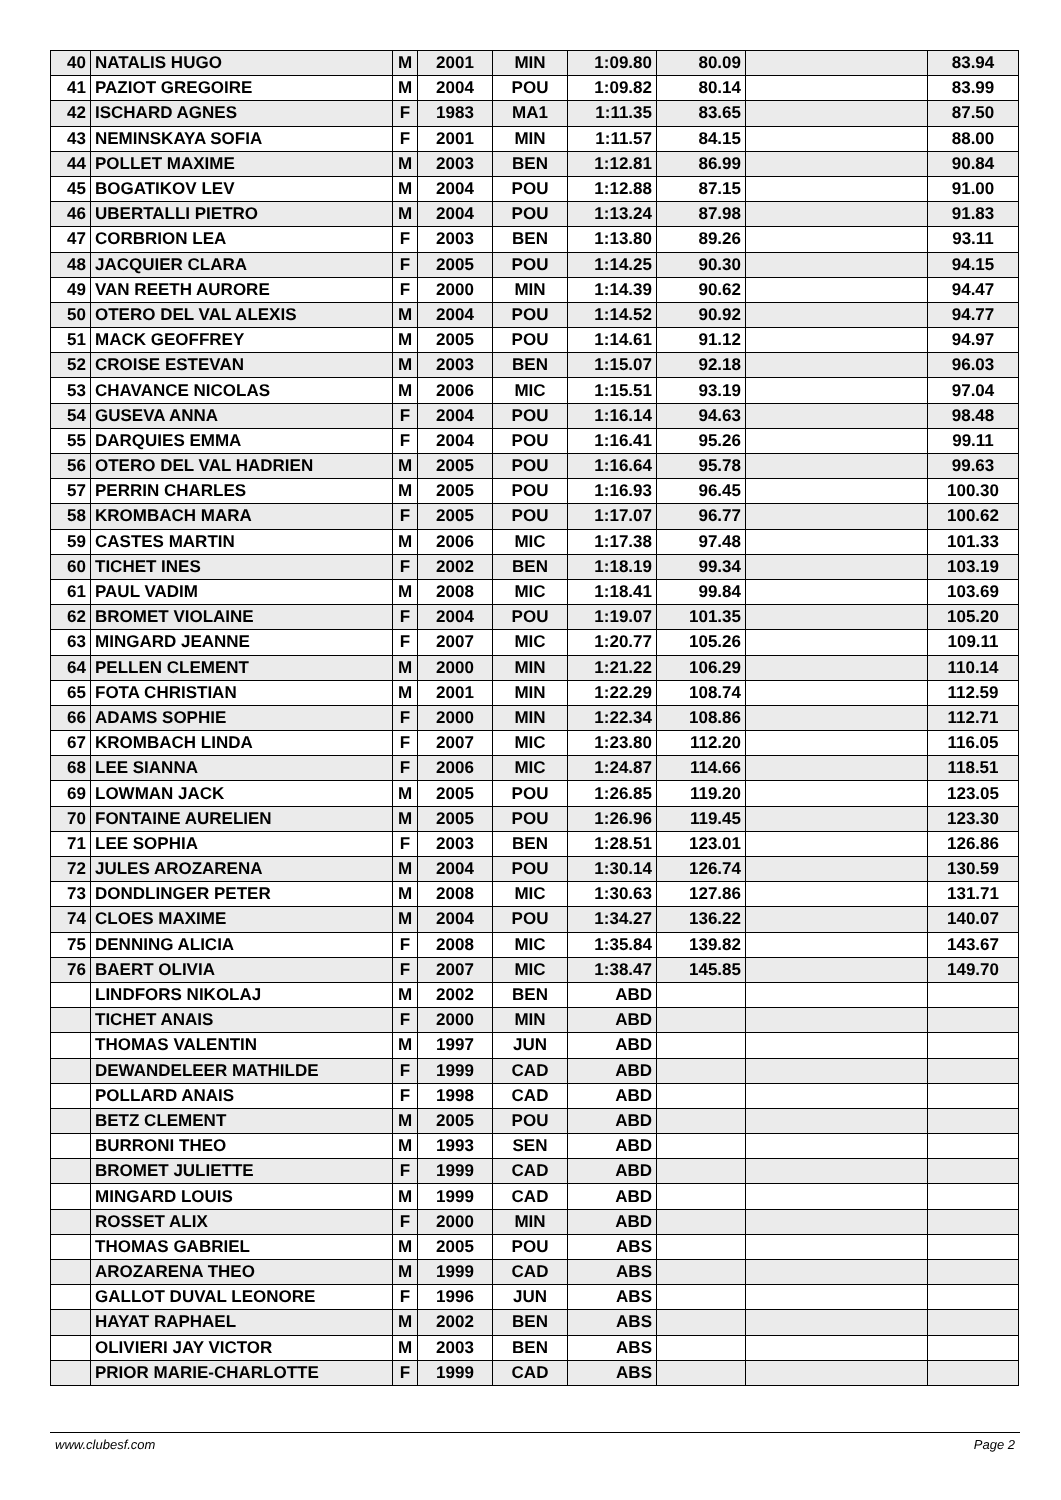| 40 | NATALIS HUGO | M | 2001 | MIN | 1:09.80 | 80.09 | | 83.94 |
| 41 | PAZIOT GREGOIRE | M | 2004 | POU | 1:09.82 | 80.14 | | 83.99 |
| 42 | ISCHARD AGNES | F | 1983 | MA1 | 1:11.35 | 83.65 | | 87.50 |
| 43 | NEMINSKAYA SOFIA | F | 2001 | MIN | 1:11.57 | 84.15 | | 88.00 |
| 44 | POLLET MAXIME | M | 2003 | BEN | 1:12.81 | 86.99 | | 90.84 |
| 45 | BOGATIKOV LEV | M | 2004 | POU | 1:12.88 | 87.15 | | 91.00 |
| 46 | UBERTALLI PIETRO | M | 2004 | POU | 1:13.24 | 87.98 | | 91.83 |
| 47 | CORBRION LEA | F | 2003 | BEN | 1:13.80 | 89.26 | | 93.11 |
| 48 | JACQUIER CLARA | F | 2005 | POU | 1:14.25 | 90.30 | | 94.15 |
| 49 | VAN REETH AURORE | F | 2000 | MIN | 1:14.39 | 90.62 | | 94.47 |
| 50 | OTERO DEL VAL ALEXIS | M | 2004 | POU | 1:14.52 | 90.92 | | 94.77 |
| 51 | MACK GEOFFREY | M | 2005 | POU | 1:14.61 | 91.12 | | 94.97 |
| 52 | CROISE ESTEVAN | M | 2003 | BEN | 1:15.07 | 92.18 | | 96.03 |
| 53 | CHAVANCE NICOLAS | M | 2006 | MIC | 1:15.51 | 93.19 | | 97.04 |
| 54 | GUSEVA ANNA | F | 2004 | POU | 1:16.14 | 94.63 | | 98.48 |
| 55 | DARQUIES EMMA | F | 2004 | POU | 1:16.41 | 95.26 | | 99.11 |
| 56 | OTERO DEL VAL HADRIEN | M | 2005 | POU | 1:16.64 | 95.78 | | 99.63 |
| 57 | PERRIN CHARLES | M | 2005 | POU | 1:16.93 | 96.45 | | 100.30 |
| 58 | KROMBACH MARA | F | 2005 | POU | 1:17.07 | 96.77 | | 100.62 |
| 59 | CASTES MARTIN | M | 2006 | MIC | 1:17.38 | 97.48 | | 101.33 |
| 60 | TICHET INES | F | 2002 | BEN | 1:18.19 | 99.34 | | 103.19 |
| 61 | PAUL VADIM | M | 2008 | MIC | 1:18.41 | 99.84 | | 103.69 |
| 62 | BROMET VIOLAINE | F | 2004 | POU | 1:19.07 | 101.35 | | 105.20 |
| 63 | MINGARD JEANNE | F | 2007 | MIC | 1:20.77 | 105.26 | | 109.11 |
| 64 | PELLEN CLEMENT | M | 2000 | MIN | 1:21.22 | 106.29 | | 110.14 |
| 65 | FOTA CHRISTIAN | M | 2001 | MIN | 1:22.29 | 108.74 | | 112.59 |
| 66 | ADAMS SOPHIE | F | 2000 | MIN | 1:22.34 | 108.86 | | 112.71 |
| 67 | KROMBACH LINDA | F | 2007 | MIC | 1:23.80 | 112.20 | | 116.05 |
| 68 | LEE SIANNA | F | 2006 | MIC | 1:24.87 | 114.66 | | 118.51 |
| 69 | LOWMAN JACK | M | 2005 | POU | 1:26.85 | 119.20 | | 123.05 |
| 70 | FONTAINE AURELIEN | M | 2005 | POU | 1:26.96 | 119.45 | | 123.30 |
| 71 | LEE SOPHIA | F | 2003 | BEN | 1:28.51 | 123.01 | | 126.86 |
| 72 | JULES AROZARENA | M | 2004 | POU | 1:30.14 | 126.74 | | 130.59 |
| 73 | DONDLINGER PETER | M | 2008 | MIC | 1:30.63 | 127.86 | | 131.71 |
| 74 | CLOES MAXIME | M | 2004 | POU | 1:34.27 | 136.22 | | 140.07 |
| 75 | DENNING ALICIA | F | 2008 | MIC | 1:35.84 | 139.82 | | 143.67 |
| 76 | BAERT OLIVIA | F | 2007 | MIC | 1:38.47 | 145.85 | | 149.70 |
| | LINDFORS NIKOLAJ | M | 2002 | BEN | ABD | | | |
| | TICHET ANAIS | F | 2000 | MIN | ABD | | | |
| | THOMAS VALENTIN | M | 1997 | JUN | ABD | | | |
| | DEWANDELEER MATHILDE | F | 1999 | CAD | ABD | | | |
| | POLLARD ANAIS | F | 1998 | CAD | ABD | | | |
| | BETZ CLEMENT | M | 2005 | POU | ABD | | | |
| | BURRONI THEO | M | 1993 | SEN | ABD | | | |
| | BROMET JULIETTE | F | 1999 | CAD | ABD | | | |
| | MINGARD LOUIS | M | 1999 | CAD | ABD | | | |
| | ROSSET ALIX | F | 2000 | MIN | ABD | | | |
| | THOMAS GABRIEL | M | 2005 | POU | ABS | | | |
| | AROZARENA THEO | M | 1999 | CAD | ABS | | | |
| | GALLOT DUVAL LEONORE | F | 1996 | JUN | ABS | | | |
| | HAYAT RAPHAEL | M | 2002 | BEN | ABS | | | |
| | OLIVIERI JAY VICTOR | M | 2003 | BEN | ABS | | | |
| | PRIOR MARIE-CHARLOTTE | F | 1999 | CAD | ABS | | | |
www.clubesf.com Page 2